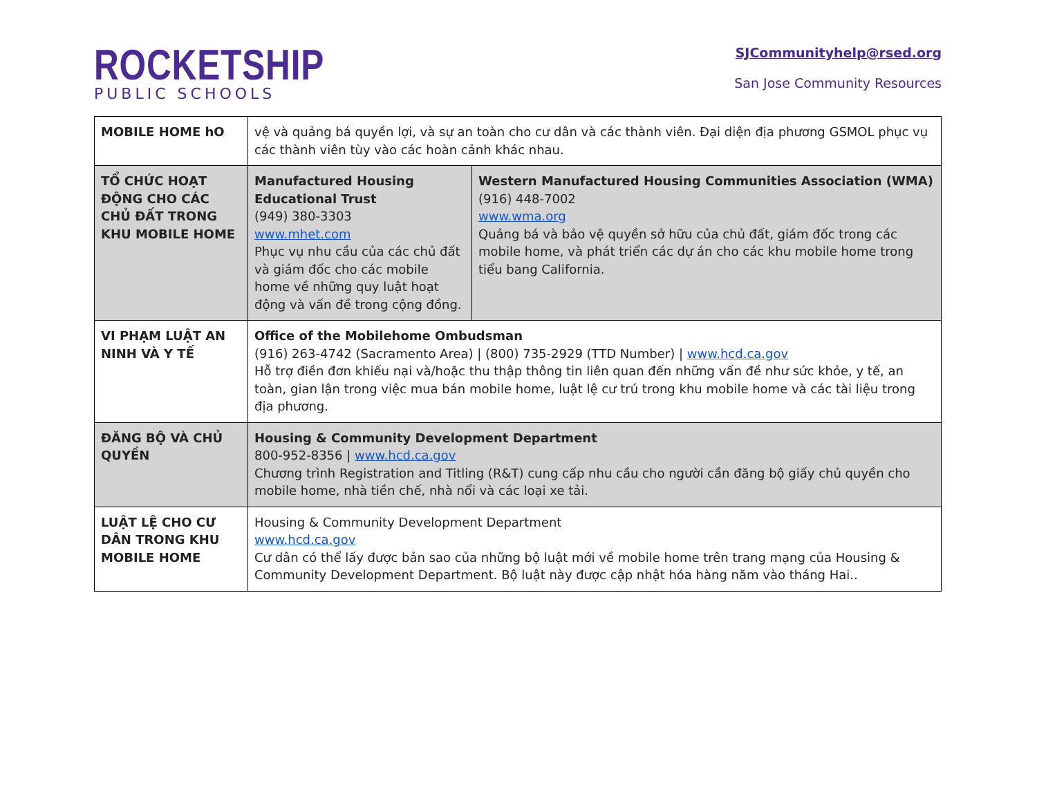ROCKETSHIP
PUBLIC SCHOOLS
SJCommunityhelp@rsed.org
San Jose Community Resources
| MOBILE HOME hO | vệ và quảng bá quyền lợi, và sự an toàn cho cư dân và các thành viên. Đại diện địa phương GSMOL phục vụ các thành viên tùy vào các hoàn cảnh khác nhau. | |
| TỔ CHỨC HOẠT ĐỘNG CHO CÁC CHỦ ĐẤT TRONG KHU MOBILE HOME | Manufactured Housing Educational Trust (949) 380-3303 www.mhet.com Phục vụ nhu cầu của các chủ đất và giám đốc cho các mobile home về những quy luật hoạt động và vấn đề trong cộng đồng. | Western Manufactured Housing Communities Association (WMA) (916) 448-7002 www.wma.org Quảng bá và bảo vệ quyền sở hữu của chủ đất, giám đốc trong các mobile home, và phát triển các dự án cho các khu mobile home trong tiểu bang California. |
| VI PHẠM LUẬT AN NINH VÀ Y TẾ | Office of the Mobilehome Ombudsman (916) 263-4742 (Sacramento Area) / (800) 735-2929 (TTD Number) / www.hcd.ca.gov Hỗ trợ điền đơn khiếu nại và/hoặc thu thập thông tin liên quan đến những vấn đề như sức khỏe, y tế, an toàn, gian lận trong việc mua bán mobile home, luật lệ cư trú trong khu mobile home và các tài liệu trong địa phương. | |
| ĐĂNG BỘ VÀ CHỦ QUYỀN | Housing & Community Development Department 800-952-8356 / www.hcd.ca.gov Chương trình Registration and Titling (R&T) cung cấp nhu cầu cho người cần đăng bộ giấy chủ quyền cho mobile home, nhà tiền chế, nhà nổi và các loại xe tải. | |
| LUẬT LỆ CHO CƯ DÂN TRONG KHU MOBILE HOME | Housing & Community Development Department www.hcd.ca.gov Cư dân có thể lấy được bản sao của những bộ luật mới về mobile home trên trang mạng của Housing & Community Development Department. Bộ luật này được cập nhật hóa hàng năm vào tháng Hai.. | |